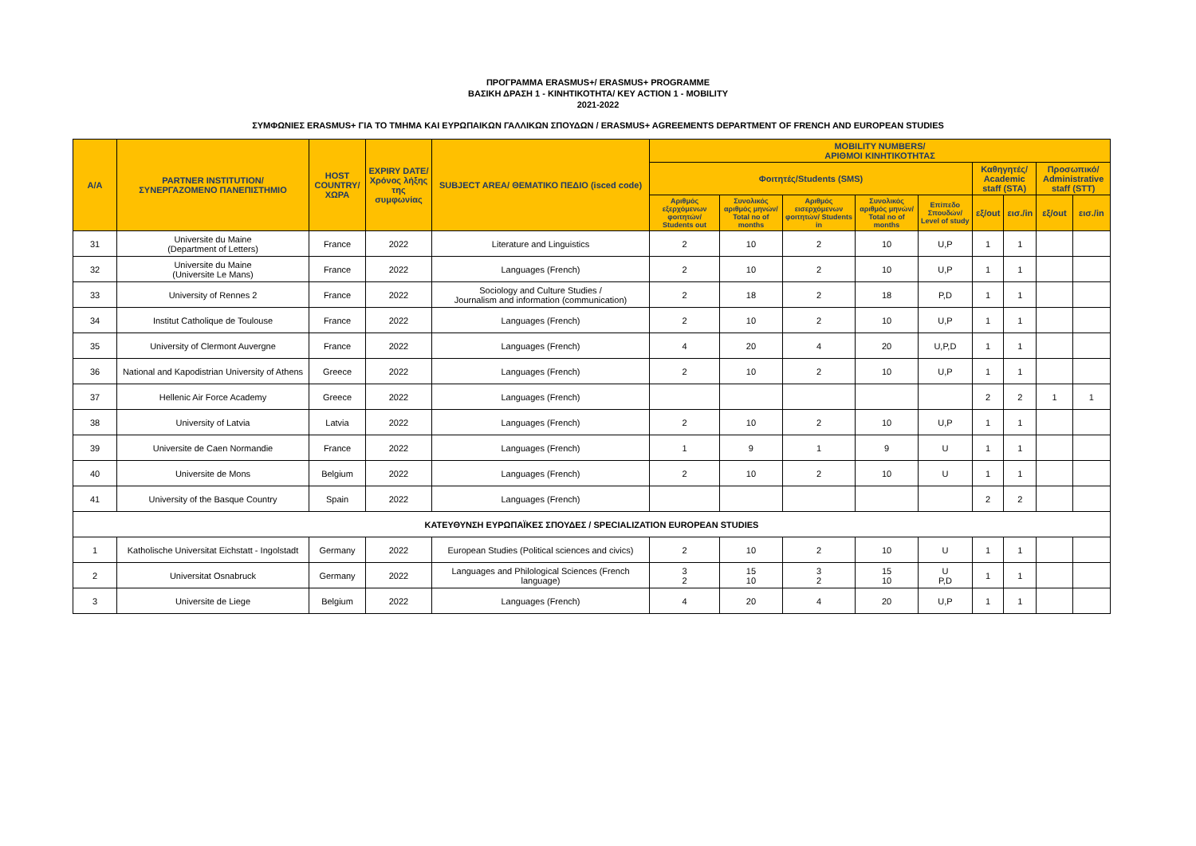ΠΡΟΓΡΑΜΜΑ ERASMUS+/ ERASMUS+ PROGRAMME
ΒΑΣΙΚΗ ΔΡΑΣΗ 1 - ΚΙΝΗΤΙΚΟΤΗΤΑ/ KEY ACTION 1 - MOBILITY
2021-2022
ΣΥΜΦΩΝΙΕΣ ERASMUS+ ΓΙΑ ΤΟ ΤΜΗΜΑ ΚΑΙ ΕΥΡΩΠΑΙΚΩΝ ΓΑΛΛΙΚΩΝ ΣΠΟΥΔΩΝ / ERASMUS+ AGREEMENTS DEPARTMENT OF FRENCH AND EUROPEAN STUDIES
| A/A | PARTNER INSTITUTION/ ΣΥΝΕΡΓΑΖΟΜΕΝΟ ΠΑΝΕΠΙΣΤΗΜΙΟ | HOST COUNTRY/ ΧΩΡΑ | EXPIRY DATE/ Χρόνος λήξης της συμφωνίας | SUBJECT AREA/ ΘΕΜΑΤΙΚΟ ΠΕΔΙΟ (isced code) | MOBILITY NUMBERS/ ΑΡΙΘΜΟΙ ΚΙΝΗΤΙΚΟΤΗΤΑΣ | | | | | | | | |
| --- | --- | --- | --- | --- | --- | --- | --- | --- | --- | --- | --- | --- | --- |
| | | | | | Φοιτητές/Students (SMS) | | | | | Καθηγητές/ Academic staff (STA) | | Προσωπικό/ Administrative staff (STT) | |
| | | | | | Αριθμός εξερχόμενων φοιτητών/ Students out | Συνολικός αριθμός μηνών/ Total no of months | Αριθμός εισερχόμενων φοιτητών/ Students in | Συνολικός αριθμός μηνών/ Total no of months | Επίπεδο Σπουδών/ Level of study | εξ/out | εισ./in | εξ/out | εισ./in |
| 31 | Universite du Maine (Department of Letters) | France | 2022 | Literature and Linguistics | 2 | 10 | 2 | 10 | U,P | 1 | 1 | | |
| 32 | Universite du Maine (Universite Le Mans) | France | 2022 | Languages (French) | 2 | 10 | 2 | 10 | U,P | 1 | 1 | | |
| 33 | University of Rennes 2 | France | 2022 | Sociology and Culture Studies / Journalism and information (communication) | 2 | 18 | 2 | 18 | P,D | 1 | 1 | | |
| 34 | Institut Catholique de Toulouse | France | 2022 | Languages (French) | 2 | 10 | 2 | 10 | U,P | 1 | 1 | | |
| 35 | University of Clermont Auvergne | France | 2022 | Languages (French) | 4 | 20 | 4 | 20 | U,P,D | 1 | 1 | | |
| 36 | National and Kapodistrian University of Athens | Greece | 2022 | Languages (French) | 2 | 10 | 2 | 10 | U,P | 1 | 1 | | |
| 37 | Hellenic Air Force Academy | Greece | 2022 | Languages (French) | | | | | | 2 | 2 | 1 | 1 |
| 38 | University of Latvia | Latvia | 2022 | Languages (French) | 2 | 10 | 2 | 10 | U,P | 1 | 1 | | |
| 39 | Universite de Caen Normandie | France | 2022 | Languages (French) | 1 | 9 | 1 | 9 | U | 1 | 1 | | |
| 40 | Universite de Mons | Belgium | 2022 | Languages (French) | 2 | 10 | 2 | 10 | U | 1 | 1 | | |
| 41 | University of the Basque Country | Spain | 2022 | Languages (French) | | | | | | 2 | 2 | | |
| ΚΑΤΕΥΘΥΝΣΗ ΕΥΡΩΠΑΪΚΕΣ ΣΠΟΥΔΕΣ / SPECIALIZATION EUROPEAN STUDIES | | | | | | | | | | | | | |
| 1 | Katholische Universitat Eichstatt - Ingolstadt | Germany | 2022 | European Studies (Political sciences and civics) | 2 | 10 | 2 | 10 | U | 1 | 1 | | |
| 2 | Universitat Osnabruck | Germany | 2022 | Languages and Philological Sciences (French language) | 3 2 | 15 10 | 3 2 | 15 10 | U P,D | 1 | 1 | | |
| 3 | Universite de Liege | Belgium | 2022 | Languages (French) | 4 | 20 | 4 | 20 | U,P | 1 | 1 | | |